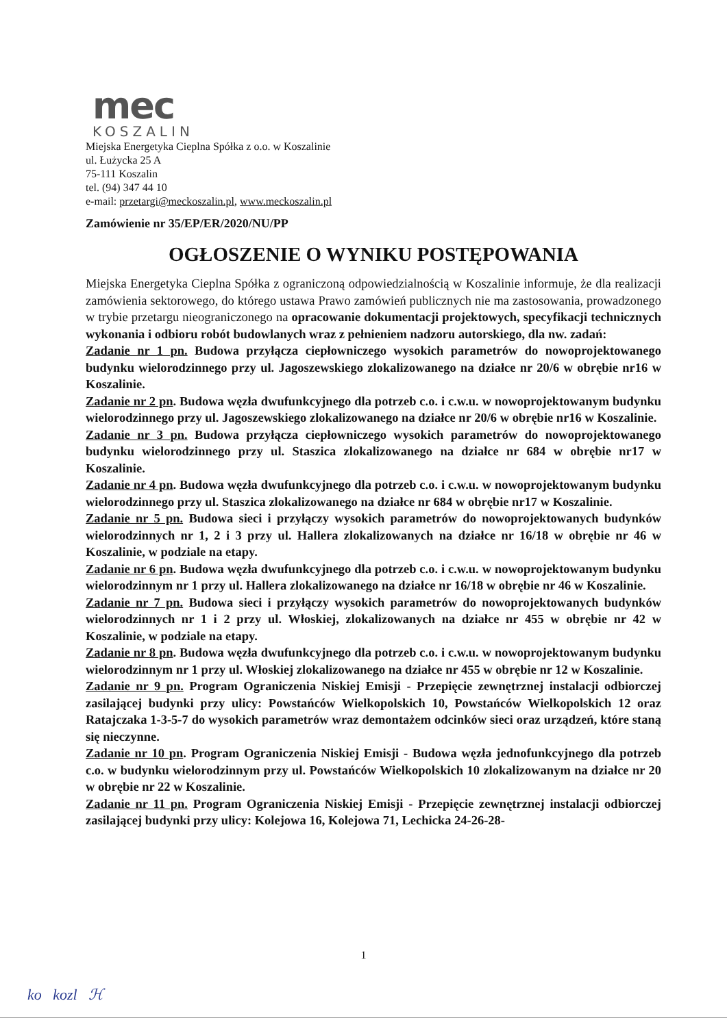mec
KOSZALIN
Miejska Energetyka Cieplna Spółka z o.o. w Koszalinie
ul. Łużycka 25 A
75-111 Koszalin
tel. (94) 347 44 10
e-mail: przetargi@meckoszalin.pl, www.meckoszalin.pl
Zamówienie nr 35/EP/ER/2020/NU/PP
OGŁOSZENIE O WYNIKU POSTĘPOWANIA
Miejska Energetyka Cieplna Spółka z ograniczoną odpowiedzialnością w Koszalinie informuje, że dla realizacji zamówienia sektorowego, do którego ustawa Prawo zamówień publicznych nie ma zastosowania, prowadzonego w trybie przetargu nieograniczonego na opracowanie dokumentacji projektowych, specyfikacji technicznych wykonania i odbioru robót budowlanych wraz z pełnieniem nadzoru autorskiego, dla nw. zadań:
Zadanie nr 1 pn. Budowa przyłącza ciepłowniczego wysokich parametrów do nowoprojektowanego budynku wielorodzinnego przy ul. Jagoszewskiego zlokalizowanego na działce nr 20/6 w obrębie nr16 w Koszalinie.
Zadanie nr 2 pn. Budowa węzła dwufunkcyjnego dla potrzeb c.o. i c.w.u. w nowoprojektowanym budynku wielorodzinnego przy ul. Jagoszewskiego zlokalizowanego na działce nr 20/6 w obrębie nr16 w Koszalinie.
Zadanie nr 3 pn. Budowa przyłącza ciepłowniczego wysokich parametrów do nowoprojektowanego budynku wielorodzinnego przy ul. Staszica zlokalizowanego na działce nr 684 w obrębie nr17 w Koszalinie.
Zadanie nr 4 pn. Budowa węzła dwufunkcyjnego dla potrzeb c.o. i c.w.u. w nowoprojektowanym budynku wielorodzinnego przy ul. Staszica zlokalizowanego na działce nr 684 w obrębie nr17 w Koszalinie.
Zadanie nr 5 pn. Budowa sieci i przyłączy wysokich parametrów do nowoprojektowanych budynków wielorodzinnych nr 1, 2 i 3 przy ul. Hallera zlokalizowanych na działce nr 16/18 w obrębie nr 46 w Koszalinie, w podziale na etapy.
Zadanie nr 6 pn. Budowa węzła dwufunkcyjnego dla potrzeb c.o. i c.w.u. w nowoprojektowanym budynku wielorodzinnym nr 1 przy ul. Hallera zlokalizowanego na działce nr 16/18 w obrębie nr 46 w Koszalinie.
Zadanie nr 7 pn. Budowa sieci i przyłączy wysokich parametrów do nowoprojektowanych budynków wielorodzinnych nr 1 i 2 przy ul. Włoskiej, zlokalizowanych na działce nr 455 w obrębie nr 42 w Koszalinie, w podziale na etapy.
Zadanie nr 8 pn. Budowa węzła dwufunkcyjnego dla potrzeb c.o. i c.w.u. w nowoprojektowanym budynku wielorodzinnym nr 1 przy ul. Włoskiej zlokalizowanego na działce nr 455 w obrębie nr 12 w Koszalinie.
Zadanie nr 9 pn. Program Ograniczenia Niskiej Emisji - Przepięcie zewnętrznej instalacji odbiorczej zasilającej budynki przy ulicy: Powstańców Wielkopolskich 10, Powstańców Wielkopolskich 12 oraz Ratajczaka 1-3-5-7 do wysokich parametrów wraz demontażem odcinków sieci oraz urządzeń, które staną się nieczynne.
Zadanie nr 10 pn. Program Ograniczenia Niskiej Emisji - Budowa węzła jednofunkcyjnego dla potrzeb c.o. w budynku wielorodzinnym przy ul. Powstańców Wielkopolskich 10 zlokalizowanym na działce nr 20 w obrębie nr 22 w Koszalinie.
Zadanie nr 11 pn. Program Ograniczenia Niskiej Emisji - Przepięcie zewnętrznej instalacji odbiorczej zasilającej budynki przy ulicy: Kolejowa 16, Kolejowa 71, Lechicka 24-26-28-
1
ko kozl ℋ